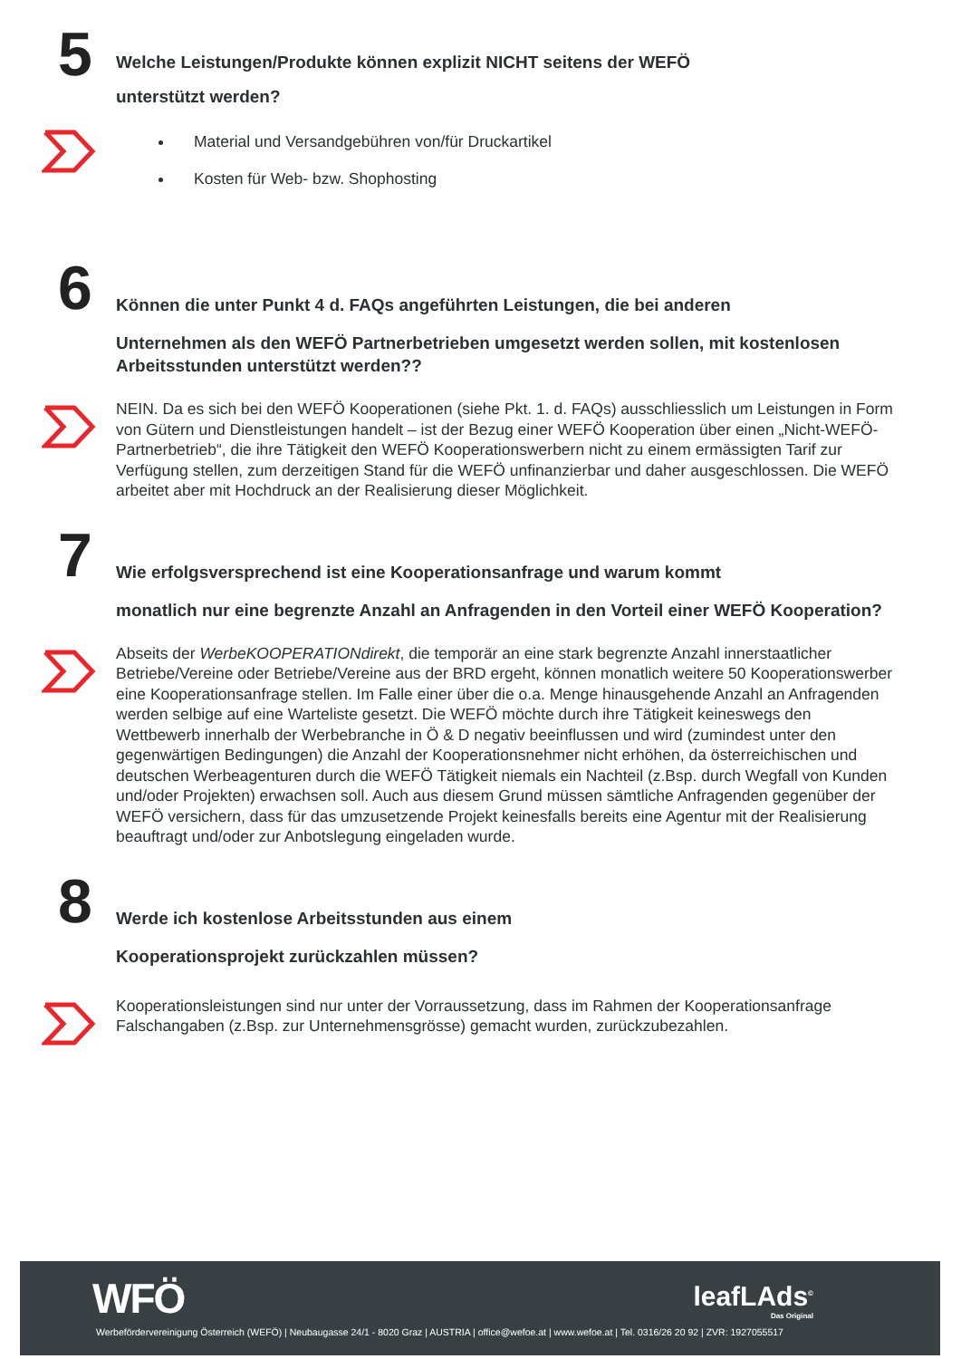5
Welche Leistungen/Produkte können explizit NICHT seitens der WEFÖ
unterstützt werden?
Material und Versandgebühren von/für Druckartikel
Kosten für Web- bzw. Shophosting
6
Können die unter Punkt 4 d. FAQs angeführten Leistungen, die bei anderen
Unternehmen als den WEFÖ Partnerbetrieben umgesetzt werden sollen, mit kostenlosen Arbeitsstunden unterstützt werden??
NEIN. Da es sich bei den WEFÖ Kooperationen (siehe Pkt. 1. d. FAQs) ausschliesslich um Leistungen in Form von Gütern und Dienstleistungen handelt – ist der Bezug einer WEFÖ Kooperation über einen „Nicht-WEFÖ-Partnerbetrieb“, die ihre Tätigkeit den WEFÖ Kooperationswerbern nicht zu einem ermässigten Tarif zur Verfügung stellen, zum derzeitigen Stand für die WEFÖ unfinanzierbar und daher ausgeschlossen. Die WEFÖ arbeitet aber mit Hochdruck an der Realisierung dieser Möglichkeit.
7
Wie erfolgsversprechend ist eine Kooperationsanfrage und warum kommt
monatlich nur eine begrenzte Anzahl an Anfragenden in den Vorteil einer WEFÖ Kooperation?
Abseits der WerbeKOOPERATIONdirekt, die temporär an eine stark begrenzte Anzahl innerstaatlicher Betriebe/Vereine oder Betriebe/Vereine aus der BRD ergeht, können monatlich weitere 50 Kooperationswerber eine Kooperationsanfrage stellen. Im Falle einer über die o.a. Menge hinausgehende Anzahl an Anfragenden werden selbige auf eine Warteliste gesetzt. Die WEFÖ möchte durch ihre Tätigkeit keineswegs den Wettbewerb innerhalb der Werbebranche in Ö & D negativ beeinflussen und wird (zumindest unter den gegenwärtigen Bedingungen) die Anzahl der Kooperationsnehmer nicht erhöhen, da österreichischen und deutschen Werbeagenturen durch die WEFÖ Tätigkeit niemals ein Nachteil (z.Bsp. durch Wegfall von Kunden und/oder Projekten) erwachsen soll. Auch aus diesem Grund müssen sämtliche Anfragenden gegenüber der WEFÖ versichern, dass für das umzusetzende Projekt keinesfalls bereits eine Agentur mit der Realisierung beauftragt und/oder zur Anbotslegung eingeladen wurde.
8
Werde ich kostenlose Arbeitsstunden aus einem
Kooperationsprojekt zurückzahlen müssen?
Kooperationsleistungen sind nur unter der Vorraussetzung, dass im Rahmen der Kooperationsanfrage Falschangaben (z.Bsp. zur Unternehmensgrösse) gemacht wurden, zurückzubezahlen.
WFÖ leafLAds<sup>©</sup>
Das Original
Werbefördervereinigung Österreich (WEFÖ) | Neubaugasse 24/1 - 8020 Graz | AUSTRIA | office@wefoe.at | www.wefoe.at | Tel. 0316/26 20 92 | ZVR: 1927055517